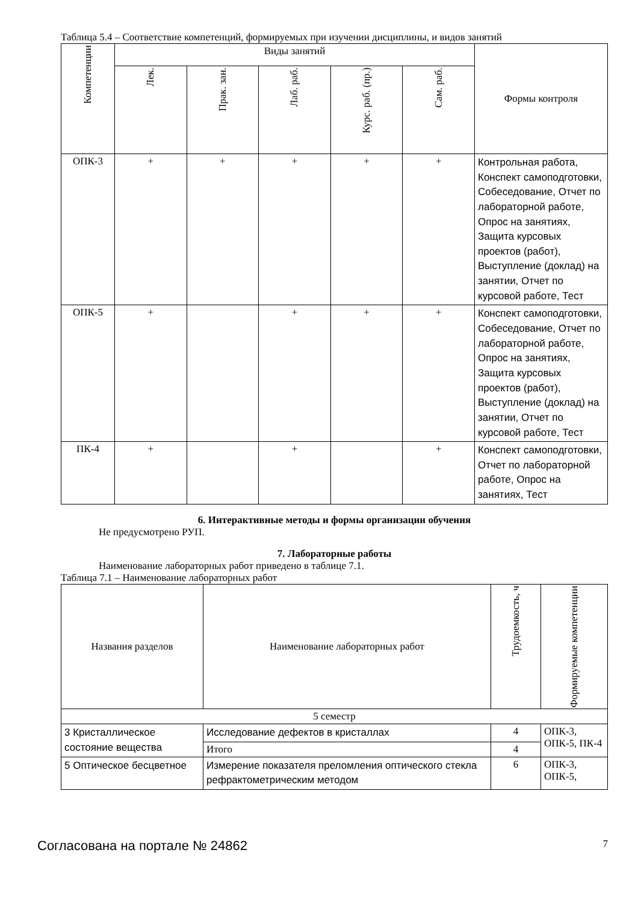Таблица 5.4 – Соответствие компетенций, формируемых при изучении дисциплины, и видов занятий
| Компетенции | Виды занятий | | | | | Формы контроля |
| --- | --- | --- | --- | --- | --- | --- |
| | Лек. | Прак. зан. | Лаб. раб. | Курс. раб. (пр.) | Сам. раб. | |
| ОПК-3 | + | + | + | + | + | Контрольная работа, Конспект самоподготовки, Собеседование, Отчет по лабораторной работе, Опрос на занятиях, Защита курсовых проектов (работ), Выступление (доклад) на занятии, Отчет по курсовой работе, Тест |
| ОПК-5 | + | | + | + | + | Конспект самоподготовки, Собеседование, Отчет по лабораторной работе, Опрос на занятиях, Защита курсовых проектов (работ), Выступление (доклад) на занятии, Отчет по курсовой работе, Тест |
| ПК-4 | + | | + | | + | Конспект самоподготовки, Отчет по лабораторной работе, Опрос на занятиях, Тест |
6. Интерактивные методы и формы организации обучения
Не предусмотрено РУП.
7. Лабораторные работы
Наименование лабораторных работ приведено в таблице 7.1.
Таблица 7.1 – Наименование лабораторных работ
| Названия разделов | Наименование лабораторных работ | Трудоемкость, ч | Формируемые компетенции |
| --- | --- | --- | --- |
| 5 семестр | | | |
| 3 Кристаллическое состояние вещества | Исследование дефектов в кристаллах | 4 | ОПК-3, ОПК-5, ПК-4 |
| | Итого | 4 | |
| 5 Оптическое бесцветное | Измерение показателя преломления оптического стекла рефрактометрическим методом | 6 | ОПК-3, ОПК-5, |
Согласована на портале № 24862 7